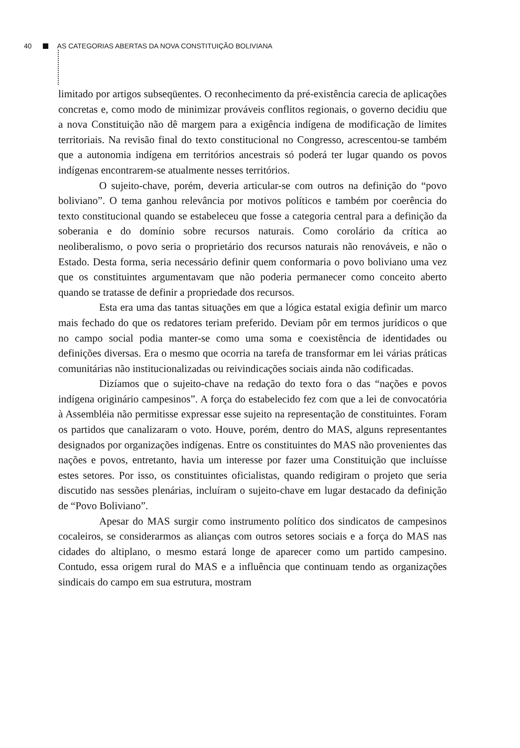40 AS CATEGORIAS ABERTAS DA NOVA CONSTITUIÇÃO BOLIVIANA
limitado por artigos subseqüentes. O reconhecimento da pré-existência carecia de aplicações concretas e, como modo de minimizar prováveis conflitos regionais, o governo decidiu que a nova Constituição não dê margem para a exigência indígena de modificação de limites territoriais. Na revisão final do texto constitucional no Congresso, acrescentou-se também que a autonomia indígena em territórios ancestrais só poderá ter lugar quando os povos indígenas encontrarem-se atualmente nesses territórios.
O sujeito-chave, porém, deveria articular-se com outros na definição do “povo boliviano”. O tema ganhou relevância por motivos políticos e também por coerência do texto constitucional quando se estabeleceu que fosse a categoria central para a definição da soberania e do domínio sobre recursos naturais. Como corolário da crítica ao neoliberalismo, o povo seria o proprietário dos recursos naturais não renováveis, e não o Estado. Desta forma, seria necessário definir quem conformaria o povo boliviano uma vez que os constituintes argumentavam que não poderia permanecer como conceito aberto quando se tratasse de definir a propriedade dos recursos.
Esta era uma das tantas situações em que a lógica estatal exigia definir um marco mais fechado do que os redatores teriam preferido. Deviam pôr em termos jurídicos o que no campo social podia manter-se como uma soma e coexistência de identidades ou definições diversas. Era o mesmo que ocorria na tarefa de transformar em lei várias práticas comunitárias não institucionalizadas ou reivindicações sociais ainda não codificadas.
Dizíamos que o sujeito-chave na redação do texto fora o das “nações e povos indígena originário campesinos”. A força do estabelecido fez com que a lei de convocatória à Assembléia não permitisse expressar esse sujeito na representação de constituintes. Foram os partidos que canalizaram o voto. Houve, porém, dentro do MAS, alguns representantes designados por organizações indígenas. Entre os constituintes do MAS não provenientes das nações e povos, entretanto, havia um interesse por fazer uma Constituição que incluísse estes setores. Por isso, os constituintes oficialistas, quando redigiram o projeto que seria discutido nas sessões plenárias, incluíram o sujeito-chave em lugar destacado da definição de “Povo Boliviano”.
Apesar do MAS surgir como instrumento político dos sindicatos de campesinos cocaleiros, se considerarmos as alianças com outros setores sociais e a força do MAS nas cidades do altiplano, o mesmo estará longe de aparecer como um partido campesino. Contudo, essa origem rural do MAS e a influência que continuam tendo as organizações sindicais do campo em sua estrutura, mostram